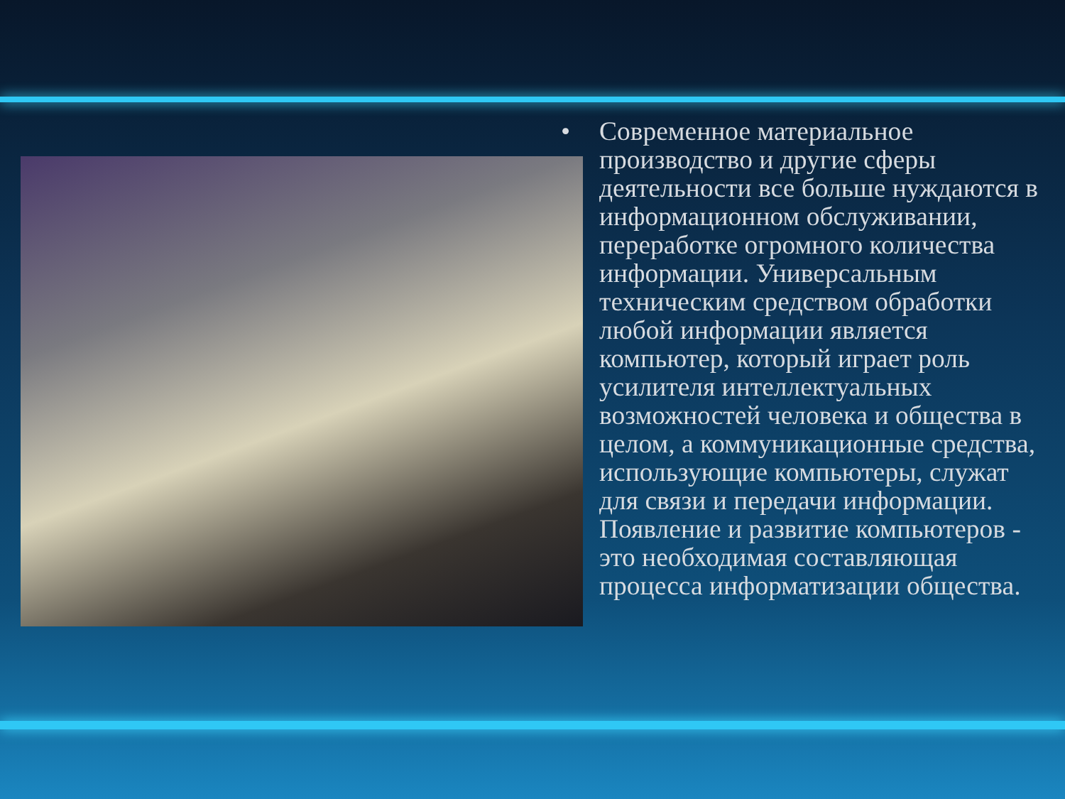• Современное материальное производство и другие сферы деятельности все больше нуждаются в информационном обслуживании, переработке огромного количества информации. Универсальным техническим средством обработки любой информации является компьютер, который играет роль усилителя интеллектуальных возможностей человека и общества в целом, а коммуникационные средства, использующие компьютеры, служат для связи и передачи информации. Появление и развитие компьютеров - это необходимая составляющая процесса информатизации общества.